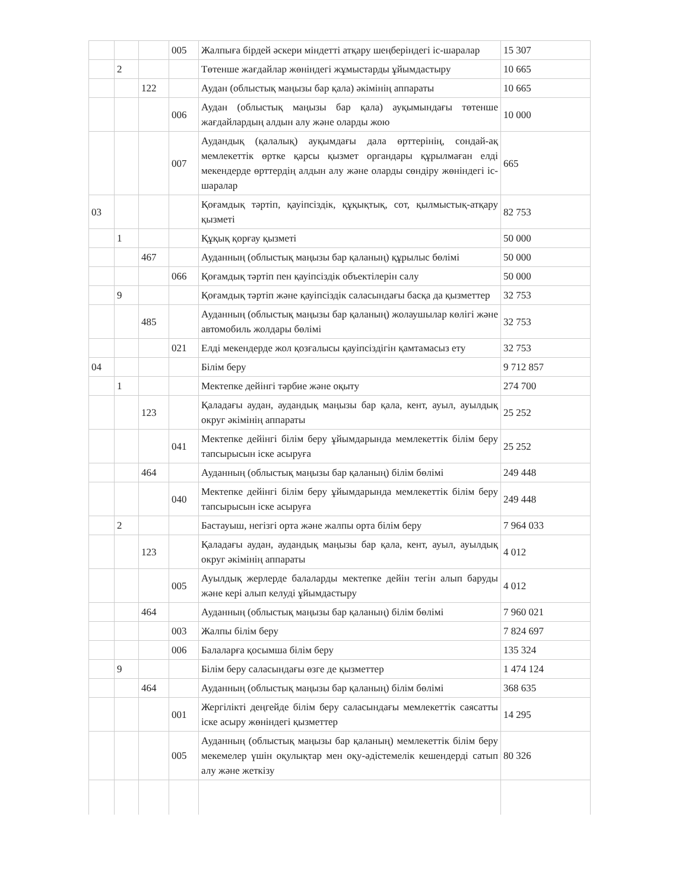| | | | 005 | Жалпыға бірдей әскери міндетті атқару шеңберіндегі іс-шаралар | 15 307 |
| | 2 | | | Төтенше жағдайлар жөніндегі жұмыстарды ұйымдастыру | 10 665 |
| | | 122 | | Аудан (облыстық маңызы бар қала) әкімінің аппараты | 10 665 |
| | | | 006 | Аудан (облыстық маңызы бар қала) ауқымындағы төтенше жағдайлардың алдын алу және оларды жою | 10 000 |
| | | | 007 | Аудандық (қалалық) ауқымдағы дала өрттерінің, сондай-ақ мемлекеттік өртке қарсы қызмет органдары құрылмаған елді мекендерде өрттердің алдын алу және оларды сөндіру жөніндегі іс-шаралар | 665 |
| 03 | | | | Қоғамдық тәртіп, қауіпсіздік, құқықтық, сот, қылмыстық-атқару қызметі | 82 753 |
| | 1 | | | Құқық қорғау қызметі | 50 000 |
| | | 467 | | Ауданның (облыстық маңызы бар қаланың) құрылыс бөлімі | 50 000 |
| | | | 066 | Қоғамдық тәртіп пен қауіпсіздік объектілерін салу | 50 000 |
| | 9 | | | Қоғамдық тәртіп және қауіпсіздік саласындағы басқа да қызметтер | 32 753 |
| | | 485 | | Ауданның (облыстық маңызы бар қаланың) жолаушылар көлігі және автомобиль жолдары бөлімі | 32 753 |
| | | | 021 | Елді мекендерде жол қозғалысы қауіпсіздігін қамтамасыз ету | 32 753 |
| 04 | | | | Білім беру | 9 712 857 |
| | 1 | | | Мектепке дейінгі тәрбие және оқыту | 274 700 |
| | | 123 | | Қаладағы аудан, аудандық маңызы бар қала, кент, ауыл, ауылдық округ әкімінің аппараты | 25 252 |
| | | | 041 | Мектепке дейінгі білім беру ұйымдарында мемлекеттік білім беру тапсырысын іске асыруға | 25 252 |
| | | 464 | | Ауданның (облыстық маңызы бар қаланың) білім бөлімі | 249 448 |
| | | | 040 | Мектепке дейінгі білім беру ұйымдарында мемлекеттік білім беру тапсырысын іске асыруға | 249 448 |
| | 2 | | | Бастауыш, негізгі орта және жалпы орта білім беру | 7 964 033 |
| | | 123 | | Қаладағы аудан, аудандық маңызы бар қала, кент, ауыл, ауылдық округ әкімінің аппараты | 4 012 |
| | | | 005 | Ауылдық жерлерде балаларды мектепке дейін тегін алып баруды және кері алып келуді ұйымдастыру | 4 012 |
| | | 464 | | Ауданның (облыстық маңызы бар қаланың) білім бөлімі | 7 960 021 |
| | | | 003 | Жалпы білім беру | 7 824 697 |
| | | | 006 | Балаларға қосымша білім беру | 135 324 |
| | 9 | | | Білім беру саласындағы өзге де қызметтер | 1 474 124 |
| | | 464 | | Ауданның (облыстық маңызы бар қаланың) білім бөлімі | 368 635 |
| | | | 001 | Жергілікті деңгейде білім беру саласындағы мемлекеттік саясатты іске асыру жөніндегі қызметтер | 14 295 |
| | | | 005 | Ауданның (облыстық маңызы бар қаланың) мемлекеттік білім беру мекемелер үшін оқулықтар мен оқу-әдістемелік кешендерді сатып алу және жеткізу | 80 326 |